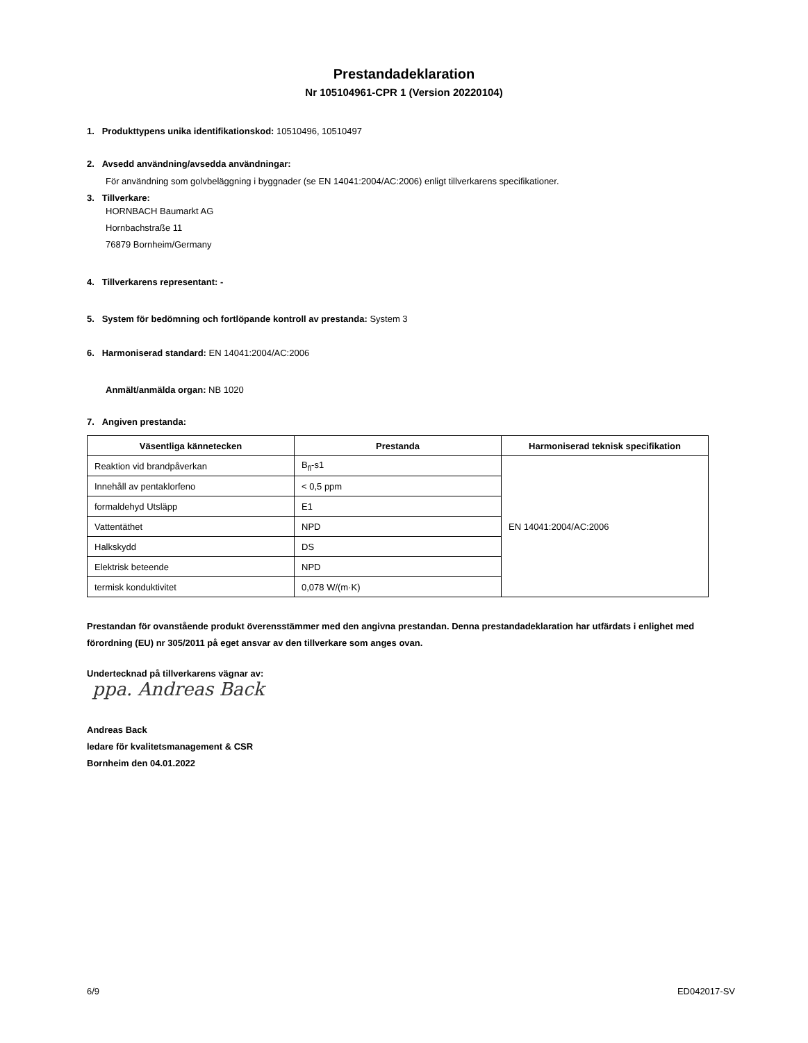Prestandadeklaration
Nr 105104961-CPR 1 (Version 20220104)
1. Produkttypens unika identifikationskod: 10510496, 10510497
2. Avsedd användning/avsedda användningar:
För användning som golvbeläggning i byggnader (se EN 14041:2004/AC:2006) enligt tillverkarens specifikationer.
3. Tillverkare:
HORNBACH Baumarkt AG
Hornbachstraße 11
76879 Bornheim/Germany
4. Tillverkarens representant: -
5. System för bedömning och fortlöpande kontroll av prestanda: System 3
6. Harmoniserad standard: EN 14041:2004/AC:2006
Anmält/anmälda organ: NB 1020
7. Angiven prestanda:
| Väsentliga kännetecken | Prestanda | Harmoniserad teknisk specifikation |
| --- | --- | --- |
| Reaktion vid brandpåverkan | B<sub>fl</sub>-s1 | EN 14041:2004/AC:2006 |
| Innehåll av pentaklorfeno | < 0,5 ppm | |
| formaldehyd Utsläpp | E1 | |
| Vattentäthet | NPD | |
| Halkskydd | DS | |
| Elektrisk beteende | NPD | |
| termisk konduktivitet | 0,078 W/(m·K) | |
Prestandan för ovanstående produkt överensstämmer med den angivna prestandan. Denna prestandadeklaration har utfärdats i enlighet med förordning (EU) nr 305/2011 på eget ansvar av den tillverkare som anges ovan.
Undertecknad på tillverkarens vägnar av:
ppa. Andreas Back
Andreas Back
ledare för kvalitetsmanagement & CSR
Bornheim den 04.01.2022
6/9 ED042017-SV